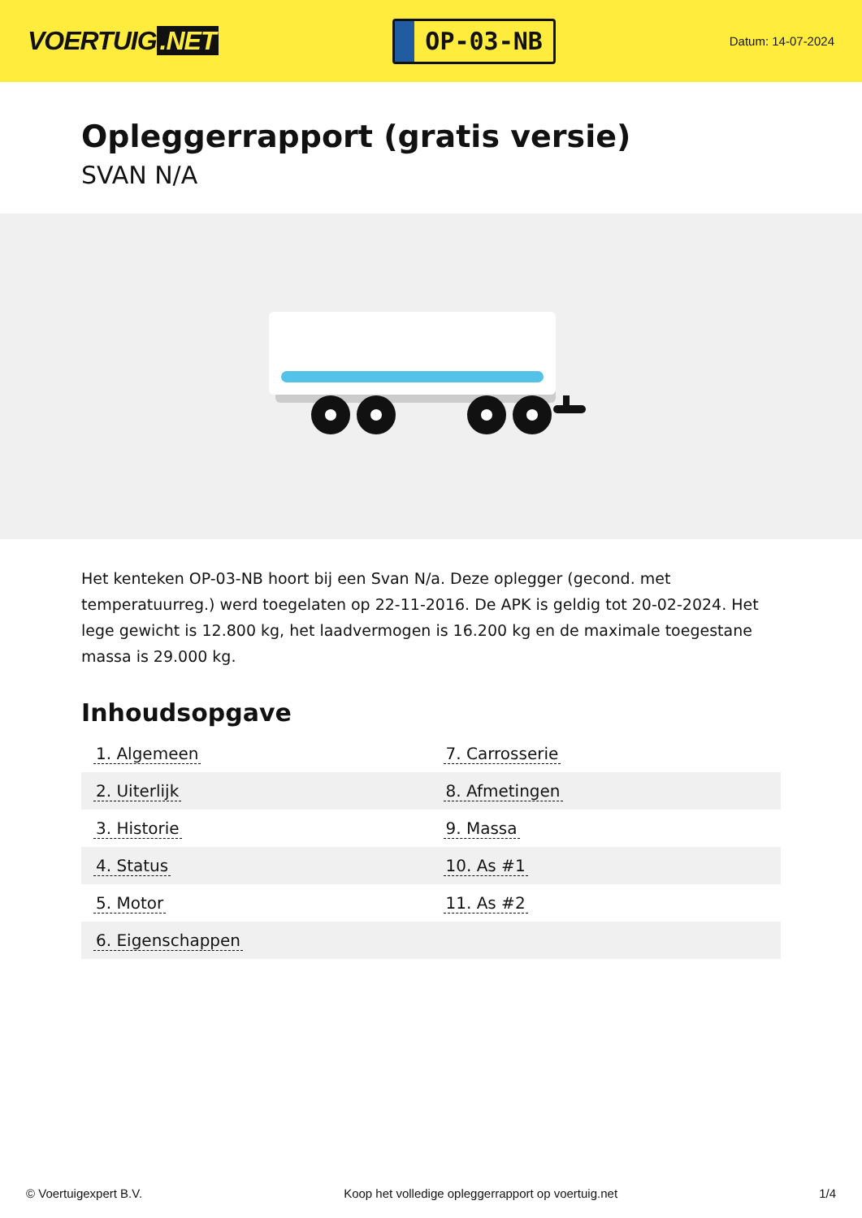VOERTUIG.NET
OP-03-NB
Datum: 14-07-2024
Opleggerrapport (gratis versie)
SVAN N/A
Het kenteken OP-03-NB hoort bij een Svan N/a. Deze oplegger (gecond. met temperatuurreg.) werd toegelaten op 22-11-2016. De APK is geldig tot 20-02-2024. Het lege gewicht is 12.800 kg, het laadvermogen is 16.200 kg en de maximale toegestane massa is 29.000 kg.
Inhoudsopgave
| 1. Algemeen | 7. Carrosserie |
| 2. Uiterlijk | 8. Afmetingen |
| 3. Historie | 9. Massa |
| 4. Status | 10. As #1 |
| 5. Motor | 11. As #2 |
| 6. Eigenschappen | |
© Voertuigexpert B.V. Koop het volledige opleggerrapport op voertuig.net 1/4